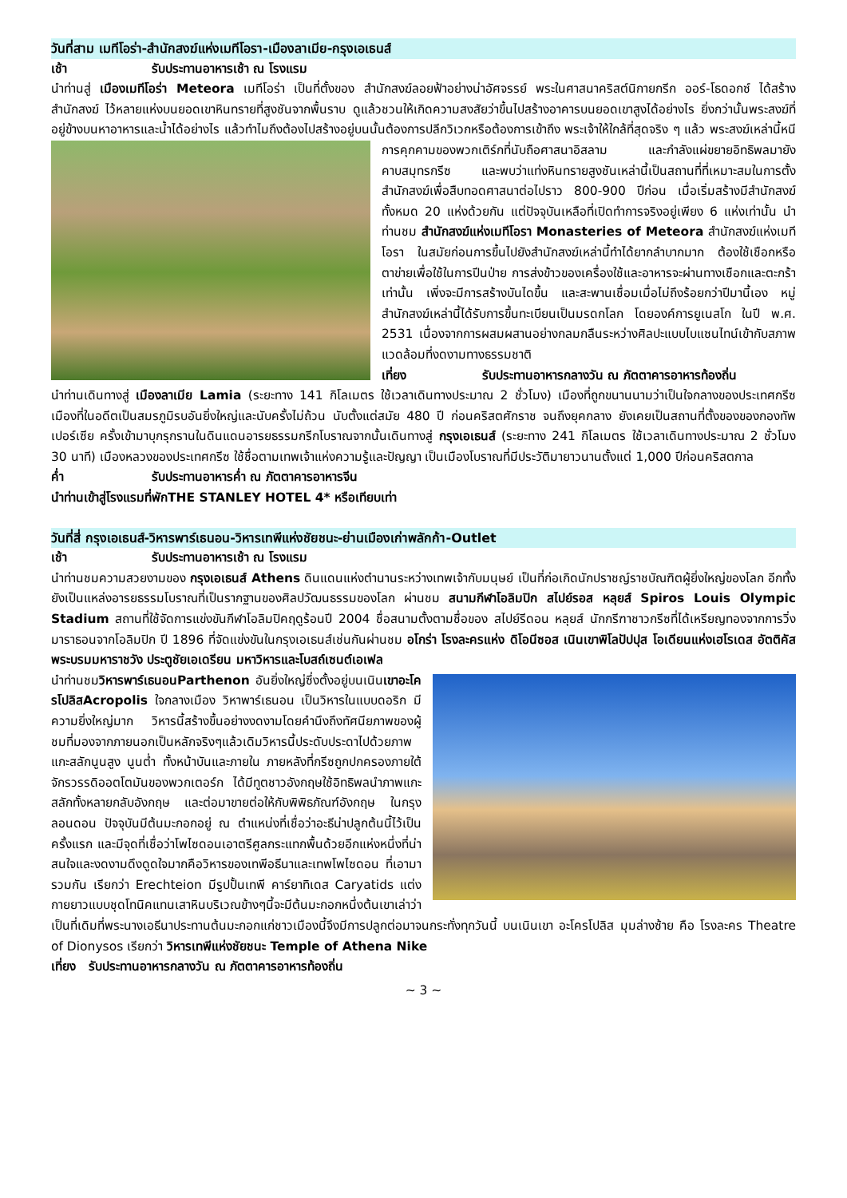วันที่สาม เมทีโอร่า-สำนักสงฆ์แห่งเมทีโอรา-เมืองลาเมีย-กรุงเอเธนส์
เช้า รับประทานอาหารเช้า ณ โรงแรม
นำท่านสู่ เมืองเมทีโอร่า Meteora เมทีโอร่า เป็นที่ตั้งของ สำนักสงฆ์ลอยฟ้าอย่างน่าอัศจรรย์ พระในศาสนาคริสต์นิกายกรีก ออร์-โธดอกซ์ ได้สร้างสำนักสงฆ์ ไว้หลายแห่งบนยอดเขาหินทรายที่สูงชันจากพื้นราบ ดูแล้วชวนให้เกิดความสงสัยว่าขึ้นไปสร้างอาคารบนยอดเขาสูงได้อย่างไร ยิ่งกว่านั้นพระสงฆ์ที่อยู่ข้างบนหาอาหารและน้ำได้อย่างไร แล้วทำไมถึงต้องไปสร้างอยู่บนนั้นต้องการปลีกวิเวกหรือต้องการเข้าถึง พระเจ้าให้ใกล้ที่สุดจริง ๆ แล้ว พระสงฆ์เหล่านี้หนีการ คุกคามของพวกเติร์กที่นับถือศาสนาอิสลาม และกำลังแผ่ขยายอิทธิพลมายัง คาบสมุทรกรีซ และพบว่าแท่งหินทรายสูงชันเหล่านี้เป็นสถานที่ที่เหมาะสมในการตั้งสำนักสงฆ์เพื่อสืบทอดศาสนาต่อไปราว 800-900 ปีก่อน เมื่อเริ่มสร้างมีสำนักสงฆ์ทั้งหมด 20 แห่งด้วยกัน แต่ปัจจุบันเหลือที่เปิดทำการจริงอยู่เพียง 6 แห่งเท่านั้น นำท่านชม สำนักสงฆ์แห่งเมทีโอรา Monasteries of Meteora สำนักสงฆ์แห่งเมทีโอรา ในสมัยก่อนการขึ้นไปยังสำนักสงฆ์เหล่านี้ทำได้ยากลำบากมาก ต้องใช้เชือกหรือตาข่ายเพื่อใช้ในการปีนป่าย การส่งข้าวของเครื่องใช้และอาหารจะผ่านทางเชือกและตะกร้าเท่านั้น เพิ่งจะมีการสร้างบันไดขึ้น และสะพานเชื่อมเมื่อไม่ถึงร้อยกว่าปีมานี้เอง หมู่สำนักสงฆ์เหล่านี้ได้รับการขึ้นทะเบียนเป็นมรดกโลก โดยองค์การยูเนสโก ในปี พ.ศ. 2531 เนื่องจากการผสมผสานอย่างกลมกลืนระหว่างศิลปะแบบไบแซนไทน์เข้ากับสภาพแวดล้อมที่งดงามทางธรรมชาติ
เที่ยง รับประทานอาหารกลางวัน ณ ภัตตาคารอาหารท้องถิ่น
นำท่านเดินทางสู่ เมืองลาเมีย Lamia (ระยะทาง 141 กิโลเมตร ใช้เวลาเดินทางประมาณ 2 ชั่วโมง) เมืองที่ถูกขนานนามว่าเป็นใจกลางของประเทศกรีซ เมืองที่ในอดีตเป็นสมรภูมิรบอันยิ่งใหญ่และนับครั้งไม่ถ้วน นับตั้งแต่สมัย 480 ปี ก่อนคริสตศักราช จนถึงยุคกลาง ยังเคยเป็นสถานที่ตั้งของของกองทัพเปอร์เซีย ครั้งเข้ามาบุกรุกรานในดินแดนอารยธรรมกรีกโบราณจากนั้นเดินทางสู่ กรุงเอเธนส์ (ระยะทาง 241 กิโลเมตร ใช้เวลาเดินทางประมาณ 2 ชั่วโมง 30 นาที) เมืองหลวงของประเทศกรีซ ใช้ชื่อตามเทพเจ้าแห่งความรู้และปัญญา เป็นเมืองโบราณที่มีประวัติมายาวนานตั้งแต่ 1,000 ปีก่อนคริสตกาล
ค่ำ รับประทานอาหารค่ำ ณ ภัตตาคารอาหารจีน
นำท่านเข้าสู่โรงแรมที่พักTHE STANLEY HOTEL 4* หรือเทียบเท่า
วันที่สี่ กรุงเอเธนส์-วิหารพาร์เธนอน-วิหารเทพีแห่งชัยชนะ-ย่านเมืองเก่าพลักก้า-Outlet
เช้า รับประทานอาหารเช้า ณ โรงแรม
นำท่านชมความสวยงามของ กรุงเอเธนส์ Athens ดินแดนแห่งตำนานระหว่างเทพเจ้ากับมนุษย์ เป็นที่ก่อเกิดนักปราชญ์ราชบัณฑิตผู้ยิ่งใหญ่ของโลก อีกทั้งยังเป็นแหล่งอารยธรรมโบราณที่เป็นรากฐานของศิลปวัฒนธรรมของโลก ผ่านชม สนามกีฬาโอลิมปิก สไปย์รอส หลุยส์ Spiros Louis Olympic Stadium สถานที่ใช้จัดการแข่งขันกีฬาโอลิมปิคฤดูร้อนปี 2004 ชื่อสนามตั้งตามชื่อของ สไปย์รีดอน หลุยส์ นักกรีฑาชาวกรีซที่ได้เหรียญทองจากการวิ่งมาราธอนจากโอลิมปิก ปี 1896 ที่จัดแข่งขันในกรุงเอเธนส์เช่นกันผ่านชม อโกร่า โรงละครแห่ง ดิโอนีซอส เนินเขาพิโลปัปปุส โอเดียนแห่งเฮโรเดส อัตติคัส พระบรมมหาราชวัง ประตูชัยเอเดรียน มหาวิหารและโบสถ์เซนต์เอเฟล
นำท่านชมวิหารพาร์เธนอนParthenon อันยิ่งใหญ่ซึ่งตั้งอยู่บนเนินเขาอะโครโปลิสAcropolis ใจกลางเมือง วิหาพาร์เธนอน เป็นวิหารในแบบดอริก มีความยิ่งใหญ่มาก วิหารนี้สร้างขึ้นอย่างงดงามโดยคำนึงถึงทัศนียภาพของผู้ชมที่มองจากภายนอกเป็นหลักจริงๆแล้วเดิมวิหารนี้ประดับประดาไปด้วยภาพแกะสลักนูนสูง นูนต่ำ ทั้งหน้าบันและภายใน ภายหลังที่กรีซถูกปกครองภายใต้จักรวรรดิออตโตมันของพวกเตอร์ก ได้มีทูตชาวอังกฤษใช้อิทธิพลนำภาพแกะสลักทั้งหลายกลับอังกฤษ และต่อมาขายต่อให้กับพิพิธภัณฑ์อังกฤษ ในกรุงลอนดอน ปัจจุบันมีต้นมะกอกอยู่ ณ ตำแหน่งที่เชื่อว่าอะธีน่าปลูกต้นนี้ไว้เป็นครั้งแรก และมีจุดที่เชื่อว่าโพไซดอนเอาตรีศูลกระแทกพื้นด้วยอีกแห่งหนึ่งที่น่าสนใจและงดงามดึงดูดใจมากคือวิหารของเทพีอธีนาและเทพโพไซดอน ที่เอามารวมกัน เรียกว่า Erechteion มีรูปปั้นเทพี คาร์ยาทิเดส Caryatids แต่งกายยาวแบบชุดโทนิคแทนเสาหินบริเวณข้างๆนี้จะมีต้นมะกอกหนึ่งต้นเขาเล่าว่าเป็นที่เดิมที่พระนางเอธีนาประทานต้นมะกอกแก่ชาวเมืองนี้จึงมีการปลูกต่อมาจนกระทั่งทุกวันนี้ บนเนินเขา อะโครโปลิส มุมล่างซ้าย คือ โรงละคร Theatre of Dionysos เรียกว่า วิหารเทพีแห่งชัยชนะ Temple of Athena Nike
เที่ยง รับประทานอาหารกลางวัน ณ ภัตตาคารอาหารท้องถิ่น
~ 3 ~